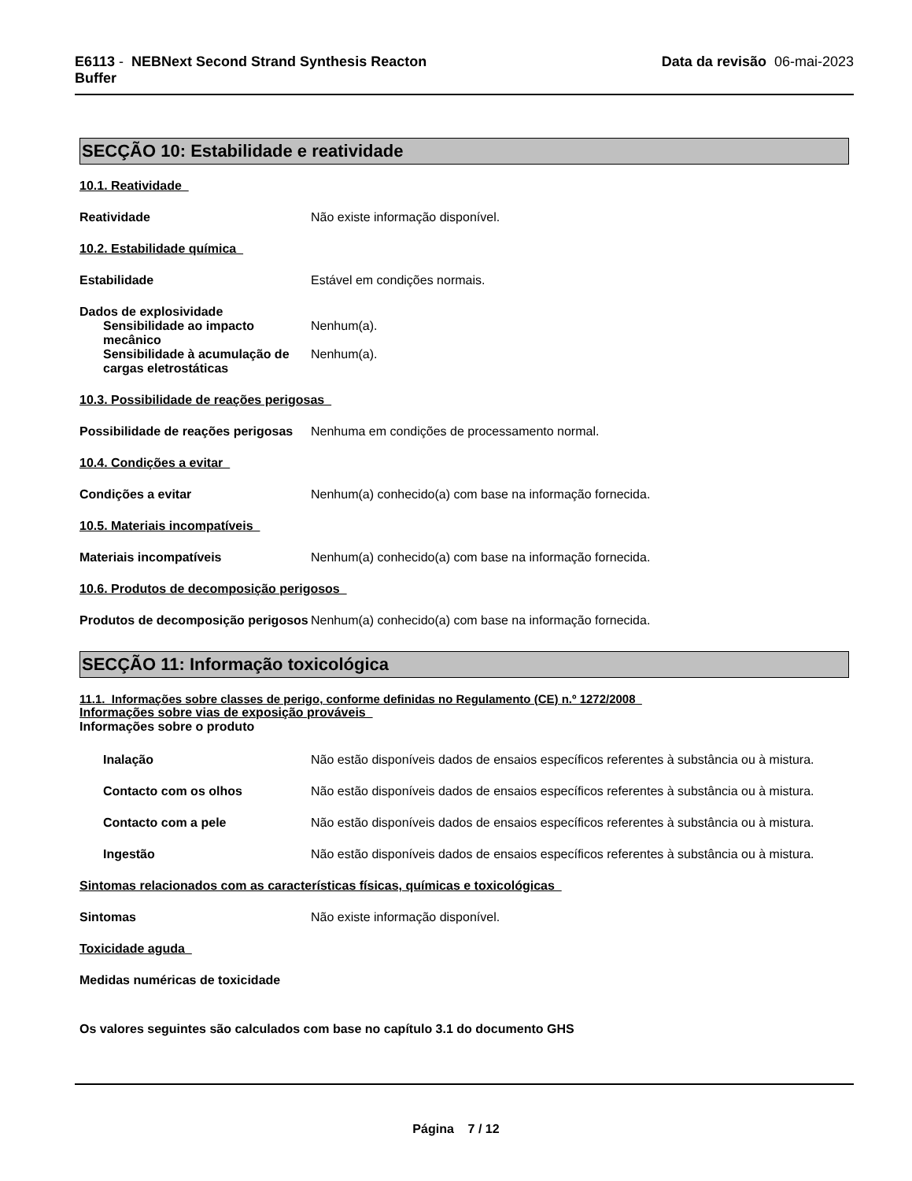E6113 - NEBNext Second Strand Synthesis Reacton
Buffer
Data da revisão 06-mai-2023
SECÇÃO 10: Estabilidade e reatividade
10.1. Reatividade
Reatividade Não existe informação disponível.
10.2. Estabilidade química
Estabilidade Estável em condições normais.
Dados de explosividade
Sensibilidade ao impacto mecânico
Nenhum(a).
Sensibilidade à acumulação de cargas eletrostáticas
Nenhum(a).
10.3. Possibilidade de reações perigosas
Possibilidade de reações perigosas
Nenhuma em condições de processamento normal.
10.4. Condições a evitar
Condições a evitar Nenhum(a) conhecido(a) com base na informação fornecida.
10.5. Materiais incompatíveis
Materiais incompatíveis Nenhum(a) conhecido(a) com base na informação fornecida.
10.6. Produtos de decomposição perigosos
Produtos de decomposição perigosos
Nenhum(a) conhecido(a) com base na informação fornecida.
SECÇÃO 11: Informação toxicológica
11.1. Informações sobre classes de perigo, conforme definidas no Regulamento (CE) n.º 1272/2008
Informações sobre vias de exposição prováveis
Informações sobre o produto
Inalação Não estão disponíveis dados de ensaios específicos referentes à substância ou à mistura.
Contacto com os olhos Não estão disponíveis dados de ensaios específicos referentes à substância ou à mistura.
Contacto com a pele Não estão disponíveis dados de ensaios específicos referentes à substância ou à mistura.
Ingestão Não estão disponíveis dados de ensaios específicos referentes à substância ou à mistura.
Sintomas relacionados com as características físicas, químicas e toxicológicas
Sintomas Não existe informação disponível.
Toxicidade aguda
Medidas numéricas de toxicidade
Os valores seguintes são calculados com base no capítulo 3.1 do documento GHS
Página 7 / 12